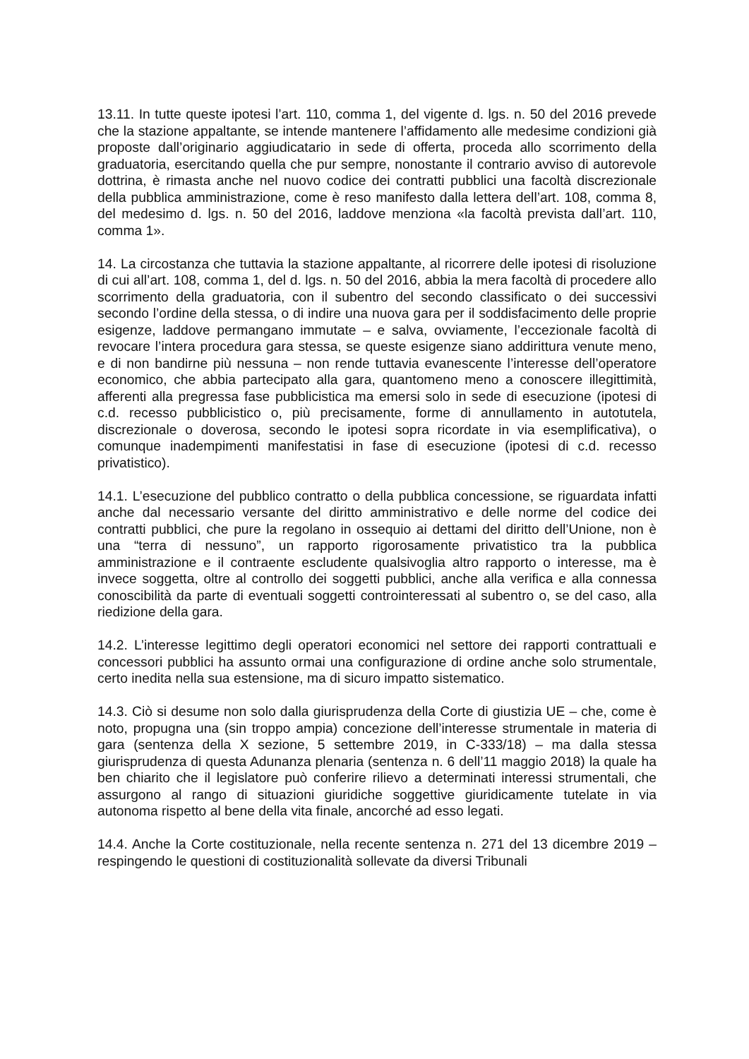13.11. In tutte queste ipotesi l’art. 110, comma 1, del vigente d. lgs. n. 50 del 2016 prevede che la stazione appaltante, se intende mantenere l’affidamento alle medesime condizioni già proposte dall’originario aggiudicatario in sede di offerta, proceda allo scorrimento della graduatoria, esercitando quella che pur sempre, nonostante il contrario avviso di autorevole dottrina, è rimasta anche nel nuovo codice dei contratti pubblici una facoltà discrezionale della pubblica amministrazione, come è reso manifesto dalla lettera dell’art. 108, comma 8, del medesimo d. lgs. n. 50 del 2016, laddove menziona «la facoltà prevista dall’art. 110, comma 1».
14. La circostanza che tuttavia la stazione appaltante, al ricorrere delle ipotesi di risoluzione di cui all’art. 108, comma 1, del d. lgs. n. 50 del 2016, abbia la mera facoltà di procedere allo scorrimento della graduatoria, con il subentro del secondo classificato o dei successivi secondo l’ordine della stessa, o di indire una nuova gara per il soddisfacimento delle proprie esigenze, laddove permangano immutate – e salva, ovviamente, l’eccezionale facoltà di revocare l’intera procedura gara stessa, se queste esigenze siano addirittura venute meno, e di non bandirne più nessuna – non rende tuttavia evanescente l’interesse dell’operatore economico, che abbia partecipato alla gara, quantomeno meno a conoscere illegittimità, afferenti alla pregressa fase pubblicistica ma emersi solo in sede di esecuzione (ipotesi di c.d. recesso pubblicistico o, più precisamente, forme di annullamento in autotutela, discrezionale o doverosa, secondo le ipotesi sopra ricordate in via esemplificativa), o comunque inadempimenti manifestatisi in fase di esecuzione (ipotesi di c.d. recesso privatistico).
14.1. L’esecuzione del pubblico contratto o della pubblica concessione, se riguardata infatti anche dal necessario versante del diritto amministrativo e delle norme del codice dei contratti pubblici, che pure la regolano in ossequio ai dettami del diritto dell’Unione, non è una “terra di nessuno”, un rapporto rigorosamente privatistico tra la pubblica amministrazione e il contraente escludente qualsivoglia altro rapporto o interesse, ma è invece soggetta, oltre al controllo dei soggetti pubblici, anche alla verifica e alla connessa conoscibilità da parte di eventuali soggetti controinteressati al subentro o, se del caso, alla riedizione della gara.
14.2. L’interesse legittimo degli operatori economici nel settore dei rapporti contrattuali e concessori pubblici ha assunto ormai una configurazione di ordine anche solo strumentale, certo inedita nella sua estensione, ma di sicuro impatto sistematico.
14.3. Ciò si desume non solo dalla giurisprudenza della Corte di giustizia UE – che, come è noto, propugna una (sin troppo ampia) concezione dell’interesse strumentale in materia di gara (sentenza della X sezione, 5 settembre 2019, in C-333/18) – ma dalla stessa giurisprudenza di questa Adunanza plenaria (sentenza n. 6 dell’11 maggio 2018) la quale ha ben chiarito che il legislatore può conferire rilievo a determinati interessi strumentali, che assurgono al rango di situazioni giuridiche soggettive giuridicamente tutelate in via autonoma rispetto al bene della vita finale, ancorché ad esso legati.
14.4. Anche la Corte costituzionale, nella recente sentenza n. 271 del 13 dicembre 2019 – respingendo le questioni di costituzionalità sollevate da diversi Tribunali